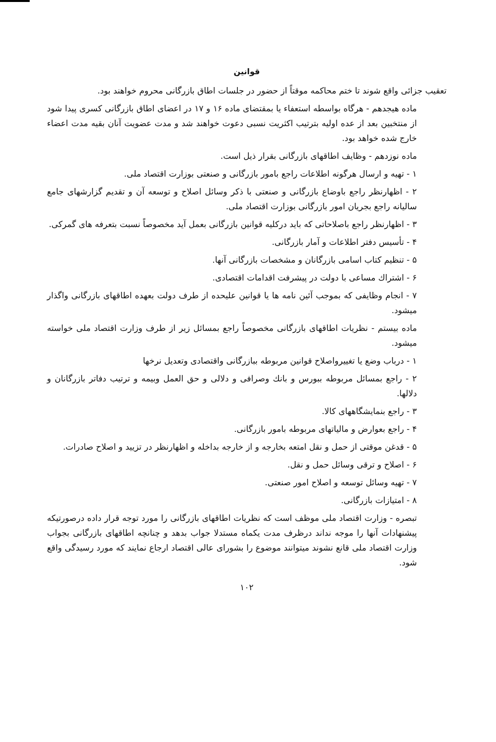قوانین
تعقیب جزائی واقع شوند تا ختم محاکمه موقتاً از حضور در جلسات اطاق بازرگانی محروم خواهند بود.
ماده هیجدهم - هرگاه بواسطه استعفاء یا بمقتضای ماده ۱۶ و ۱۷ در اعضای اطاق بازرگانی کسری پیدا شود از منتخبین بعد از عده اولیه بترتیب اکثریت نسبی دعوت خواهند شد و مدت عضویت آنان بقیه مدت اعضاء خارج شده خواهد بود.
ماده نوزدهم - وظایف اطاقهای بازرگانی بقرار ذیل است.
۱ - تهیه و ارسال هرگونه اطلاعات راجع بامور بازرگانی و صنعتی بوزارت اقتصاد ملی.
۲ - اظهارنظر راجع باوضاع بازرگانی و صنعتی با ذکر وسائل اصلاح و توسعه آن و تقدیم گزارشهای جامع سالیانه راجع بجریان امور بازرگانی بوزارت اقتصاد ملی.
۳ - اظهارنظر راجع باصلاحاتی که باید درکلیه قوانین بازرگانی بعمل آید مخصوصاً نسبت بتعرفه های گمرکی.
۴ - تأسیس دفتر اطلاعات و آمار بازرگانی.
۵ - تنظیم کتاب اسامی بازرگانان و مشخصات بازرگانی آنها.
۶ - اشتراك مساعی با دولت در پیشرفت اقدامات اقتصادی.
۷ - انجام وظایفی که بموجب آئین نامه ها یا قوانین علیحده از طرف دولت بعهده اطاقهای بازرگانی واگذار میشود.
ماده بیستم - نظریات اطاقهای بازرگانی مخصوصاً راجع بمسائل زیر از طرف وزارت اقتصاد ملی خواسته میشود.
۱ - درباب وضع یا تغییرواصلاح قوانین مربوطه ببازرگانی واقتصادی وتعدیل نرخها
۲ - راجع بمسائل مربوطه ببورس و بانك وصرافی و دلالی و حق العمل وبیمه و ترتیب دفاتر بازرگانان و دلالها.
۳ - راجع بنمایشگاههای کالا.
۴ - راجع بعوارض و مالیاتهای مربوطه بامور بازرگانی.
۵ - قدغن موقتی از حمل و نقل امتعه بخارجه و از خارجه بداخله و اظهارنظر در تزیید و اصلاح صادرات.
۶ - اصلاح و ترقی وسائل حمل و نقل.
۷ - تهیه وسائل توسعه و اصلاح امور صنعتی.
۸ - امتیازات بازرگانی.
تبصره - وزارت اقتصاد ملی موظف است که نظریات اطاقهای بازرگانی را مورد توجه قرار داده درصورتیکه پیشنهادات آنها را موجه نداند درظرف مدت یکماه مستدلا جواب بدهد و چنانچه اطاقهای بازرگانی بجواب وزارت اقتصاد ملی قانع نشوند میتوانند موضوع را بشورای عالی اقتصاد ارجاع نمایند که مورد رسیدگی واقع شود.
۱۰۲